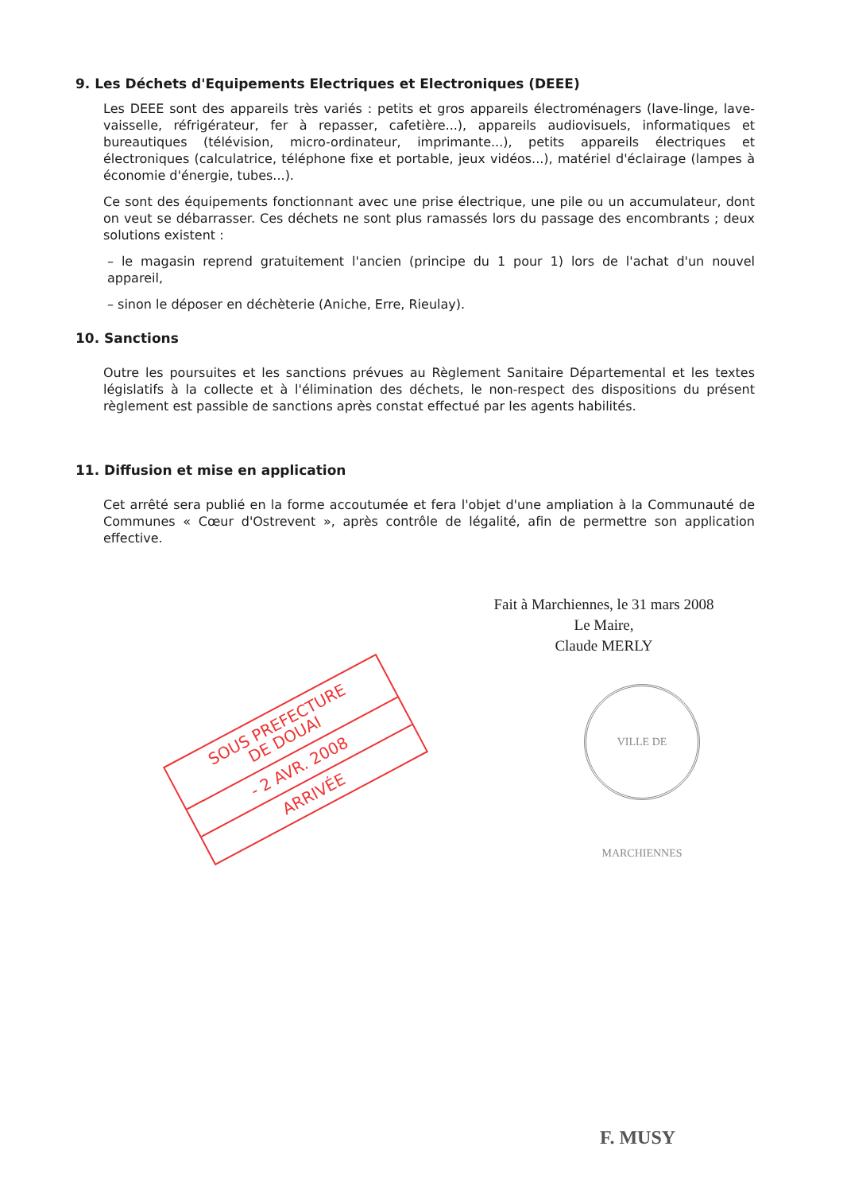9. Les Déchets d'Equipements Electriques et Electroniques (DEEE)
Les DEEE sont des appareils très variés : petits et gros appareils électroménagers (lave-linge, lave-vaisselle, réfrigérateur, fer à repasser, cafetière...), appareils audiovisuels, informatiques et bureautiques (télévision, micro-ordinateur, imprimante...), petits appareils électriques et électroniques (calculatrice, téléphone fixe et portable, jeux vidéos...), matériel d'éclairage (lampes à économie d'énergie, tubes...).
Ce sont des équipements fonctionnant avec une prise électrique, une pile ou un accumulateur, dont on veut se débarrasser. Ces déchets ne sont plus ramassés lors du passage des encombrants ; deux solutions existent :
– le magasin reprend gratuitement l'ancien (principe du 1 pour 1) lors de l'achat d'un nouvel appareil,
– sinon le déposer en déchèterie (Aniche, Erre, Rieulay).
10. Sanctions
Outre les poursuites et les sanctions prévues au Règlement Sanitaire Départemental et les textes législatifs à la collecte et à l'élimination des déchets, le non-respect des dispositions du présent règlement est passible de sanctions après constat effectué par les agents habilités.
11. Diffusion et mise en application
Cet arrêté sera publié en la forme accoutumée et fera l'objet d'une ampliation à la Communauté de Communes « Cœur d'Ostrevent », après contrôle de légalité, afin de permettre son application effective.
Fait à Marchiennes, le 31 mars 2008
Le Maire,
Claude MERLY
SOUS PREFECTURE
DE DOUAI
- 2 AVR. 2008
ARRIVÉE
VILLE DE MARCHIENNES
F. MUSY